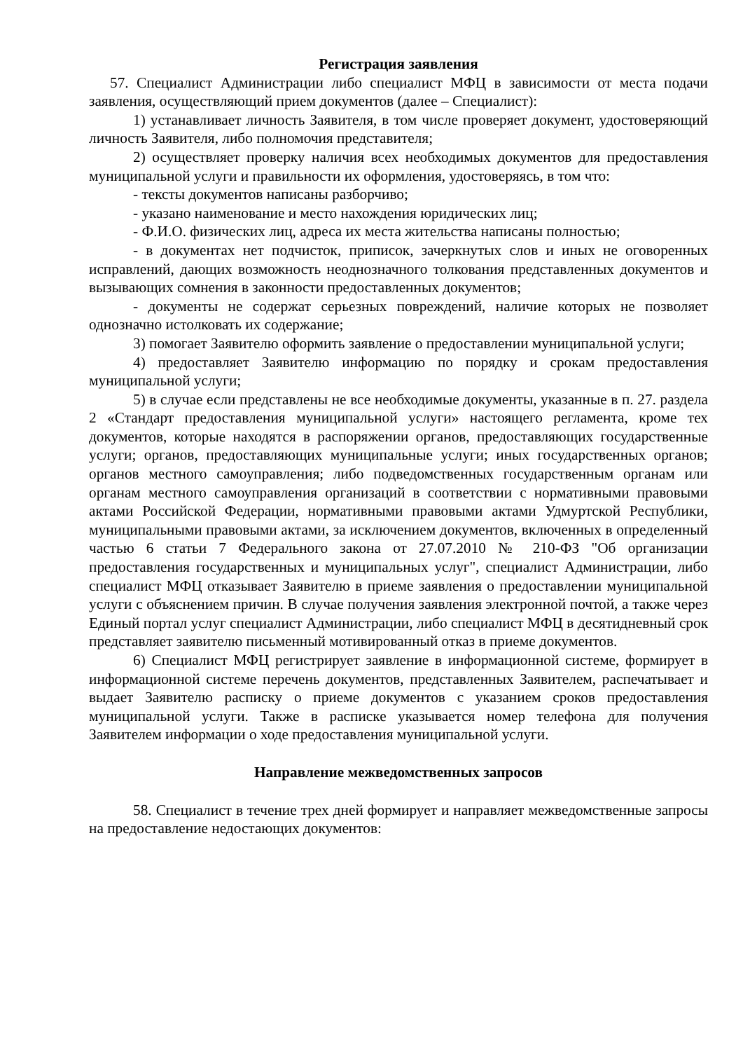Регистрация заявления
57. Специалист Администрации либо специалист МФЦ в зависимости от места подачи заявления, осуществляющий прием документов (далее – Специалист):
1) устанавливает личность Заявителя, в том числе проверяет документ, удостоверяющий личность Заявителя, либо полномочия представителя;
2) осуществляет проверку наличия всех необходимых документов для предоставления муниципальной услуги и правильности их оформления, удостоверяясь, в том что:
- тексты документов написаны разборчиво;
- указано наименование и место нахождения юридических лиц;
- Ф.И.О. физических лиц, адреса их места жительства написаны полностью;
- в документах нет подчисток, приписок, зачеркнутых слов и иных не оговоренных исправлений, дающих возможность неоднозначного толкования представленных документов и вызывающих сомнения в законности предоставленных документов;
- документы не содержат серьезных повреждений, наличие которых не позволяет однозначно истолковать их содержание;
3) помогает Заявителю оформить заявление о предоставлении муниципальной услуги;
4) предоставляет Заявителю информацию по порядку и срокам предоставления муниципальной услуги;
5) в случае если представлены не все необходимые документы, указанные в п. 27. раздела 2 «Стандарт предоставления муниципальной услуги» настоящего регламента, кроме тех документов, которые находятся в распоряжении органов, предоставляющих государственные услуги; органов, предоставляющих муниципальные услуги; иных государственных органов; органов местного самоуправления; либо подведомственных государственным органам или органам местного самоуправления организаций в соответствии с нормативными правовыми актами Российской Федерации, нормативными правовыми актами Удмуртской Республики, муниципальными правовыми актами, за исключением документов, включенных в определенный частью 6 статьи 7 Федерального закона от 27.07.2010 № 210-ФЗ "Об организации предоставления государственных и муниципальных услуг", специалист Администрации, либо специалист МФЦ отказывает Заявителю в приеме заявления о предоставлении муниципальной услуги с объяснением причин. В случае получения заявления электронной почтой, а также через Единый портал услуг специалист Администрации, либо специалист МФЦ в десятидневный срок представляет заявителю письменный мотивированный отказ в приеме документов.
6) Специалист МФЦ регистрирует заявление в информационной системе, формирует в информационной системе перечень документов, представленных Заявителем, распечатывает и выдает Заявителю расписку о приеме документов с указанием сроков предоставления муниципальной услуги. Также в расписке указывается номер телефона для получения Заявителем информации о ходе предоставления муниципальной услуги.
Направление межведомственных запросов
58. Специалист в течение трех дней формирует и направляет межведомственные запросы на предоставление недостающих документов: